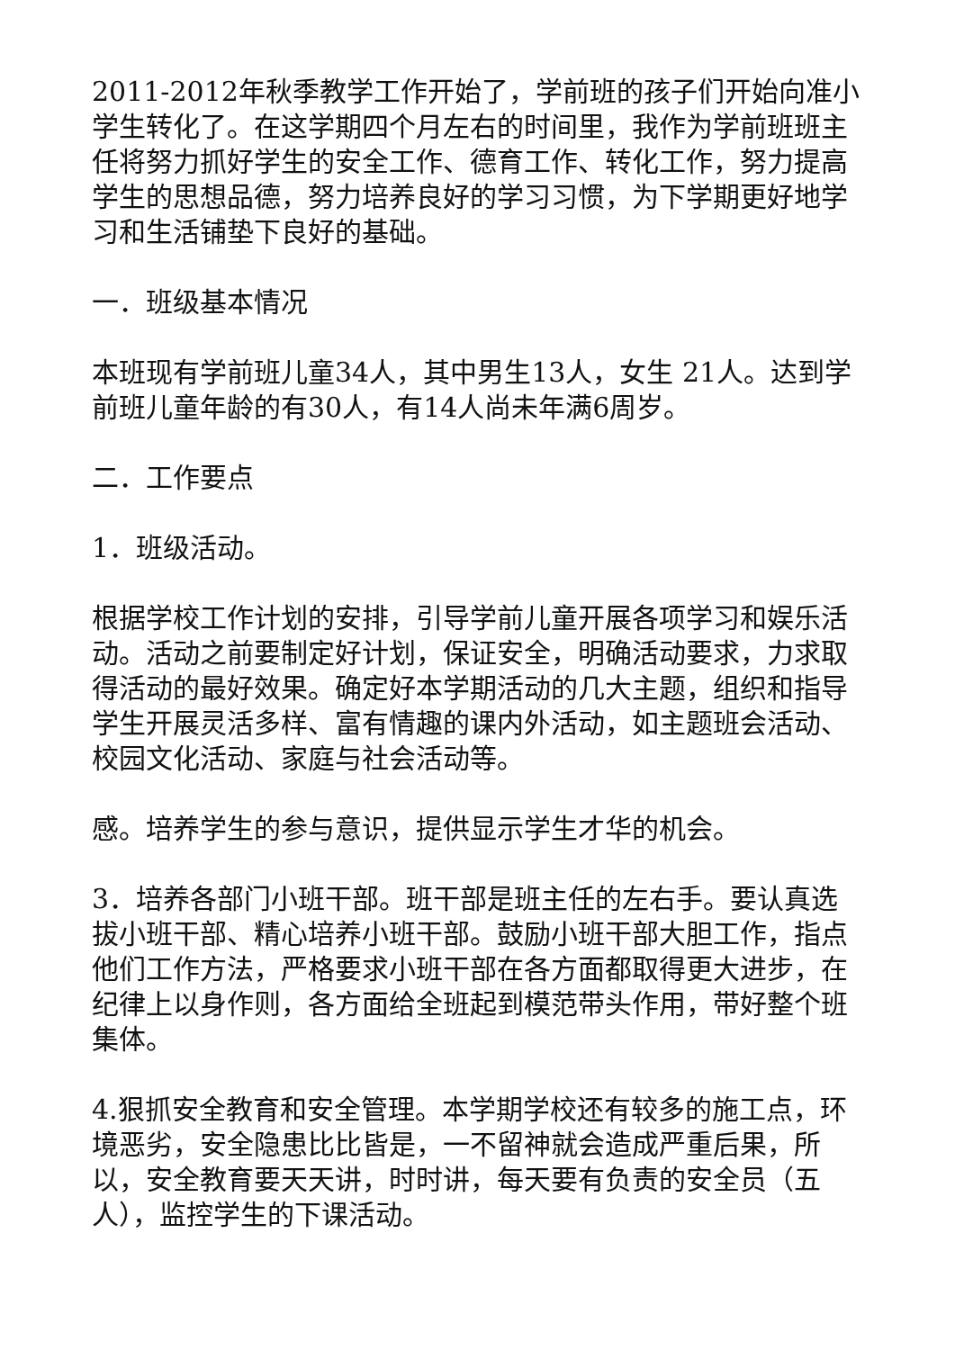2011-2012年秋季教学工作开始了，学前班的孩子们开始向准小学生转化了。在这学期四个月左右的时间里，我作为学前班班主任将努力抓好学生的安全工作、德育工作、转化工作，努力提高学生的思想品德，努力培养良好的学习习惯，为下学期更好地学习和生活铺垫下良好的基础。
一．班级基本情况
本班现有学前班儿童34人，其中男生13人，女生 21人。达到学前班儿童年龄的有30人，有14人尚未年满6周岁。
二．工作要点
1．班级活动。
根据学校工作计划的安排，引导学前儿童开展各项学习和娱乐活动。活动之前要制定好计划，保证安全，明确活动要求，力求取得活动的最好效果。确定好本学期活动的几大主题，组织和指导学生开展灵活多样、富有情趣的课内外活动，如主题班会活动、校园文化活动、家庭与社会活动等。
感。培养学生的参与意识，提供显示学生才华的机会。
3．培养各部门小班干部。班干部是班主任的左右手。要认真选拔小班干部、精心培养小班干部。鼓励小班干部大胆工作，指点他们工作方法，严格要求小班干部在各方面都取得更大进步，在纪律上以身作则，各方面给全班起到模范带头作用，带好整个班集体。
4.狠抓安全教育和安全管理。本学期学校还有较多的施工点，环境恶劣，安全隐患比比皆是，一不留神就会造成严重后果，所以，安全教育要天天讲，时时讲，每天要有负责的安全员（五人），监控学生的下课活动。